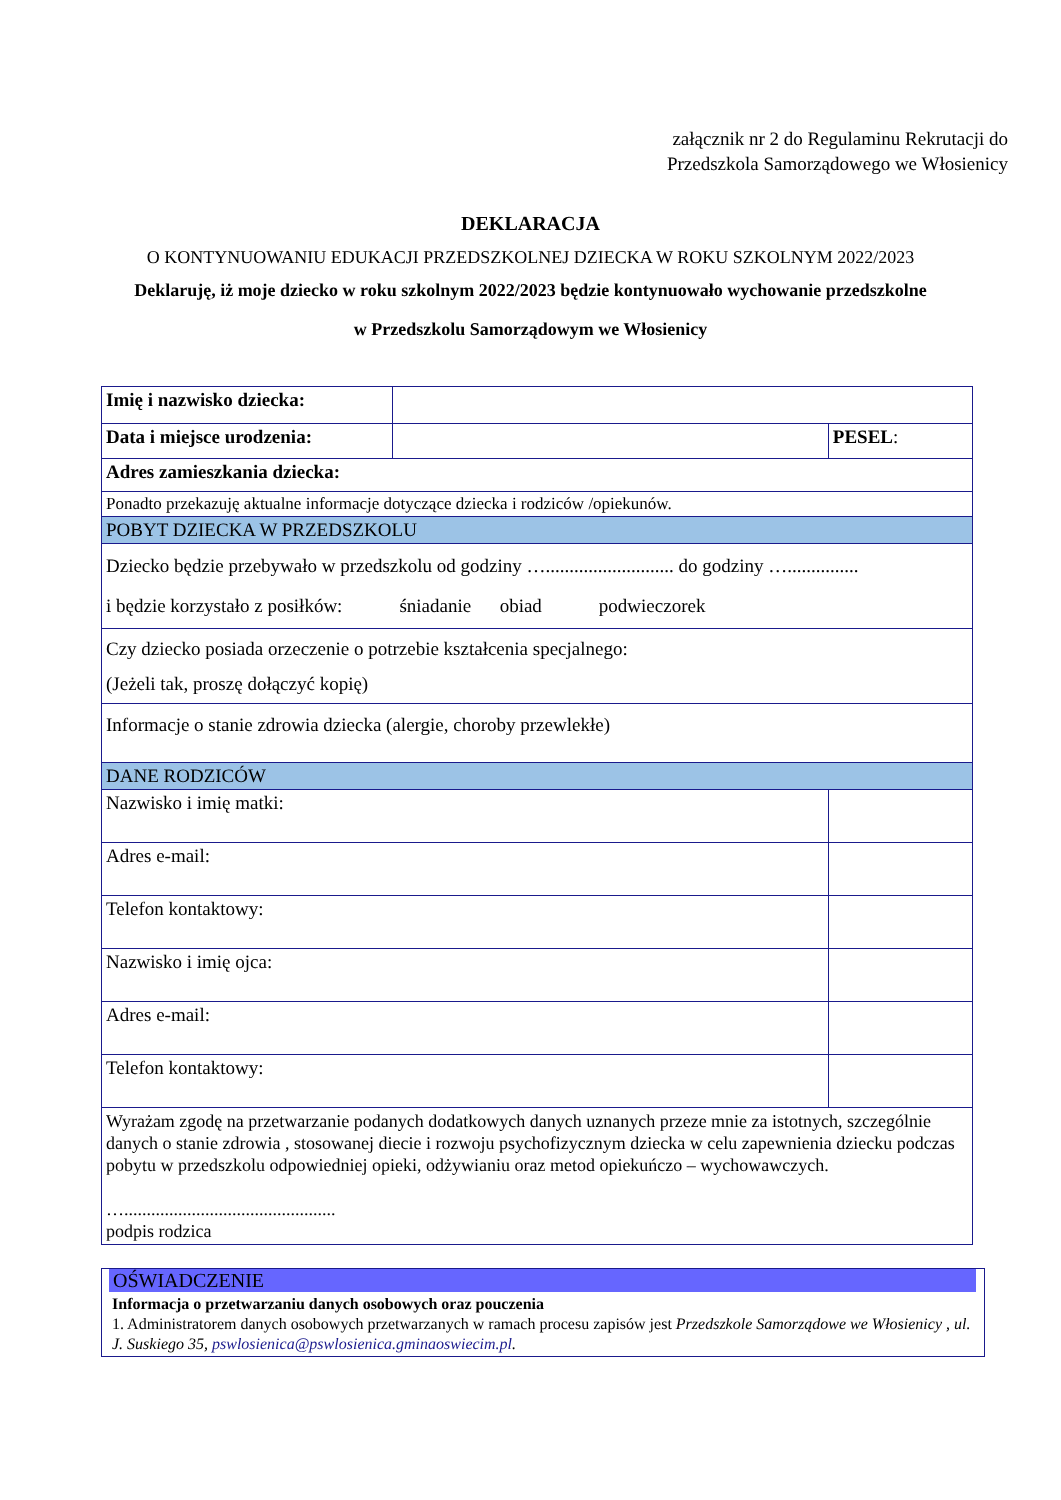załącznik nr 2 do Regulaminu Rekrutacji do
Przedszkola Samorządowego we Włosienicy
DEKLARACJA
O KONTYNUOWANIU EDUKACJI PRZEDSZKOLNEJ DZIECKA W ROKU SZKOLNYM 2022/2023
Deklaruję, iż moje dziecko w roku szkolnym 2022/2023 będzie kontynuowało wychowanie przedszkolne
w Przedszkolu Samorządowym we Włosienicy
| Imię i nazwisko dziecka: | | | |
| Data i miejsce urodzenia: | | | PESEL : |
| Adres zamieszkania dziecka: | | | |
| Ponadto przekazuję aktualne informacje dotyczące dziecka i rodziców /opiekunów. | | | |
| POBYT DZIECKA W PRZEDSZKOLU | | | |
| Dziecko będzie przebywało w przedszkolu od godziny …........................... do godziny …............... i będzie korzystało z posiłków: śniadanie obiad podwieczorek | | | |
| Czy dziecko posiada orzeczenie o potrzebie kształcenia specjalnego: (Jeżeli tak, proszę dołączyć kopię) | | | |
| Informacje o stanie zdrowia dziecka (alergie, choroby przewlekłe) | | | |
| DANE RODZICÓW | | | |
| Nazwisko i imię matki: | | | |
| Adres e-mail: | | | |
| Telefon kontaktowy: | | | |
| Nazwisko i imię ojca: | | | |
| Adres e-mail: | | | |
| Telefon kontaktowy: | | | |
| Wyrażam zgodę na przetwarzanie podanych dodatkowych danych uznanych przeze mnie za istotnych, szczególnie danych o stanie zdrowia , stosowanej diecie i rozwoju psychofizycznym dziecka w celu zapewnienia dziecku podczas pobytu w przedszkolu odpowiedniej opieki, odżywianiu oraz metod opiekuńczo – wychowawczych. …............................................... podpis rodzica | | | |
OŚWIADCZENIE
Informacja o przetwarzaniu danych osobowych oraz pouczenia
1. Administratorem danych osobowych przetwarzanych w ramach procesu zapisów jest Przedszkole Samorządowe we Włosienicy , ul. J. Suskiego 35, pswlosienica@pswlosienica.gminaoswiecim.pl.